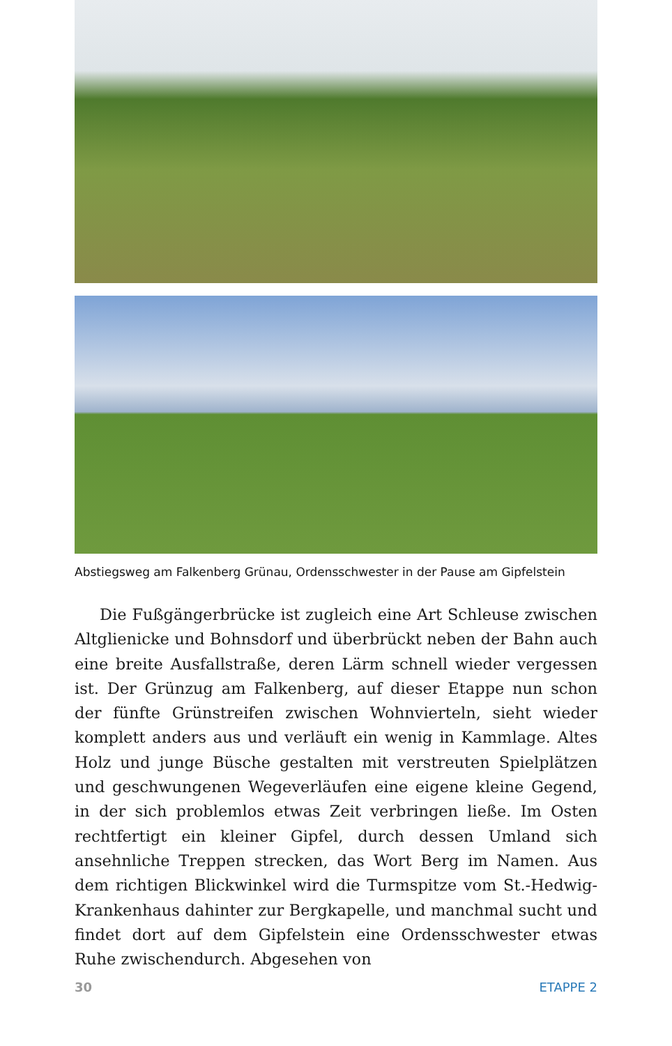Abstiegsweg am Falkenberg Grünau, Ordensschwester in der Pause am Gipfelstein
Die Fußgängerbrücke ist zugleich eine Art Schleuse zwischen Altglienicke und Bohnsdorf und überbrückt neben der Bahn auch eine breite Ausfallstraße, deren Lärm schnell wieder vergessen ist. Der Grünzug am Falkenberg, auf dieser Etappe nun schon der fünfte Grünstreifen zwischen Wohnvierteln, sieht wieder komplett anders aus und verläuft ein wenig in Kammlage. Altes Holz und junge Büsche gestalten mit verstreuten Spielplätzen und geschwungenen Wegeverläufen eine eigene kleine Gegend, in der sich problemlos etwas Zeit verbringen ließe. Im Osten rechtfertigt ein kleiner Gipfel, durch dessen Umland sich ansehnliche Treppen strecken, das Wort Berg im Namen. Aus dem richtigen Blickwinkel wird die Turmspitze vom St.-Hedwig-Krankenhaus dahinter zur Bergkapelle, und manchmal sucht und findet dort auf dem Gipfelstein eine Ordensschwester etwas Ruhe zwischendurch. Abgesehen von
30 ETAPPE 2